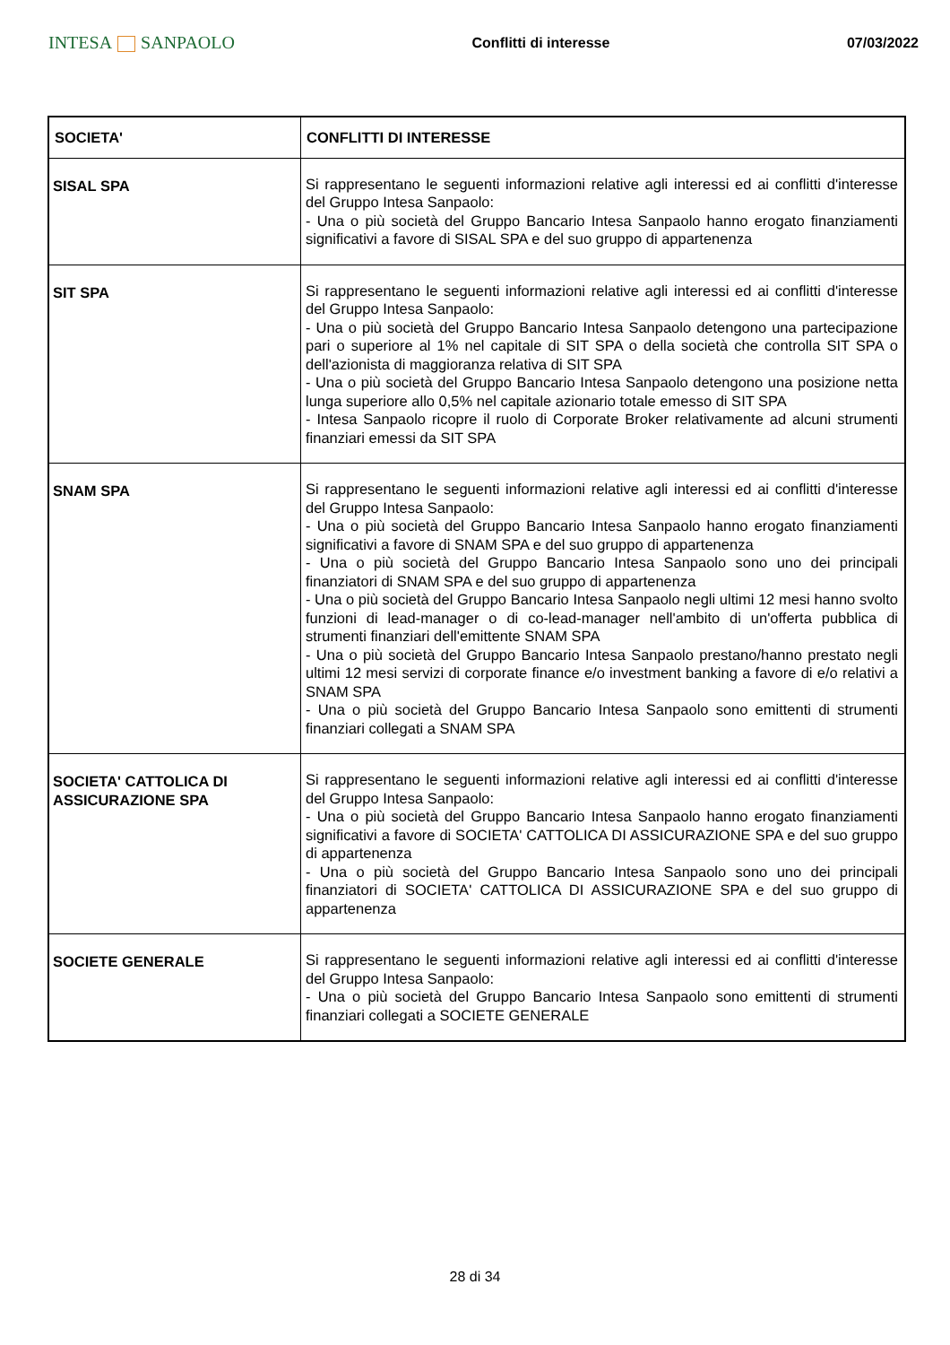INTESA SANPAOLO
Conflitti di interesse 07/03/2022
| SOCIETA' | CONFLITTI DI INTERESSE |
| --- | --- |
| SISAL SPA | Si rappresentano le seguenti informazioni relative agli interessi ed ai conflitti d'interesse del Gruppo Intesa Sanpaolo: - Una o più società del Gruppo Bancario Intesa Sanpaolo hanno erogato finanziamenti significativi a favore di SISAL SPA e del suo gruppo di appartenenza |
| SIT SPA | Si rappresentano le seguenti informazioni relative agli interessi ed ai conflitti d'interesse del Gruppo Intesa Sanpaolo: - Una o più società del Gruppo Bancario Intesa Sanpaolo detengono una partecipazione pari o superiore al 1% nel capitale di SIT SPA o della società che controlla SIT SPA o dell'azionista di maggioranza relativa di SIT SPA - Una o più società del Gruppo Bancario Intesa Sanpaolo detengono una posizione netta lunga superiore allo 0,5% nel capitale azionario totale emesso di SIT SPA - Intesa Sanpaolo ricopre il ruolo di Corporate Broker relativamente ad alcuni strumenti finanziari emessi da SIT SPA |
| SNAM SPA | Si rappresentano le seguenti informazioni relative agli interessi ed ai conflitti d'interesse del Gruppo Intesa Sanpaolo: - Una o più società del Gruppo Bancario Intesa Sanpaolo hanno erogato finanziamenti significativi a favore di SNAM SPA e del suo gruppo di appartenenza - Una o più società del Gruppo Bancario Intesa Sanpaolo sono uno dei principali finanziatori di SNAM SPA e del suo gruppo di appartenenza - Una o più società del Gruppo Bancario Intesa Sanpaolo negli ultimi 12 mesi hanno svolto funzioni di lead-manager o di co-lead-manager nell'ambito di un'offerta pubblica di strumenti finanziari dell'emittente SNAM SPA - Una o più società del Gruppo Bancario Intesa Sanpaolo prestano/hanno prestato negli ultimi 12 mesi servizi di corporate finance e/o investment banking a favore di e/o relativi a SNAM SPA - Una o più società del Gruppo Bancario Intesa Sanpaolo sono emittenti di strumenti finanziari collegati a SNAM SPA |
| SOCIETA' CATTOLICA DI ASSICURAZIONE SPA | Si rappresentano le seguenti informazioni relative agli interessi ed ai conflitti d'interesse del Gruppo Intesa Sanpaolo: - Una o più società del Gruppo Bancario Intesa Sanpaolo hanno erogato finanziamenti significativi a favore di SOCIETA' CATTOLICA DI ASSICURAZIONE SPA e del suo gruppo di appartenenza - Una o più società del Gruppo Bancario Intesa Sanpaolo sono uno dei principali finanziatori di SOCIETA' CATTOLICA DI ASSICURAZIONE SPA e del suo gruppo di appartenenza |
| SOCIETE GENERALE | Si rappresentano le seguenti informazioni relative agli interessi ed ai conflitti d'interesse del Gruppo Intesa Sanpaolo: - Una o più società del Gruppo Bancario Intesa Sanpaolo sono emittenti di strumenti finanziari collegati a SOCIETE GENERALE |
28 di 34